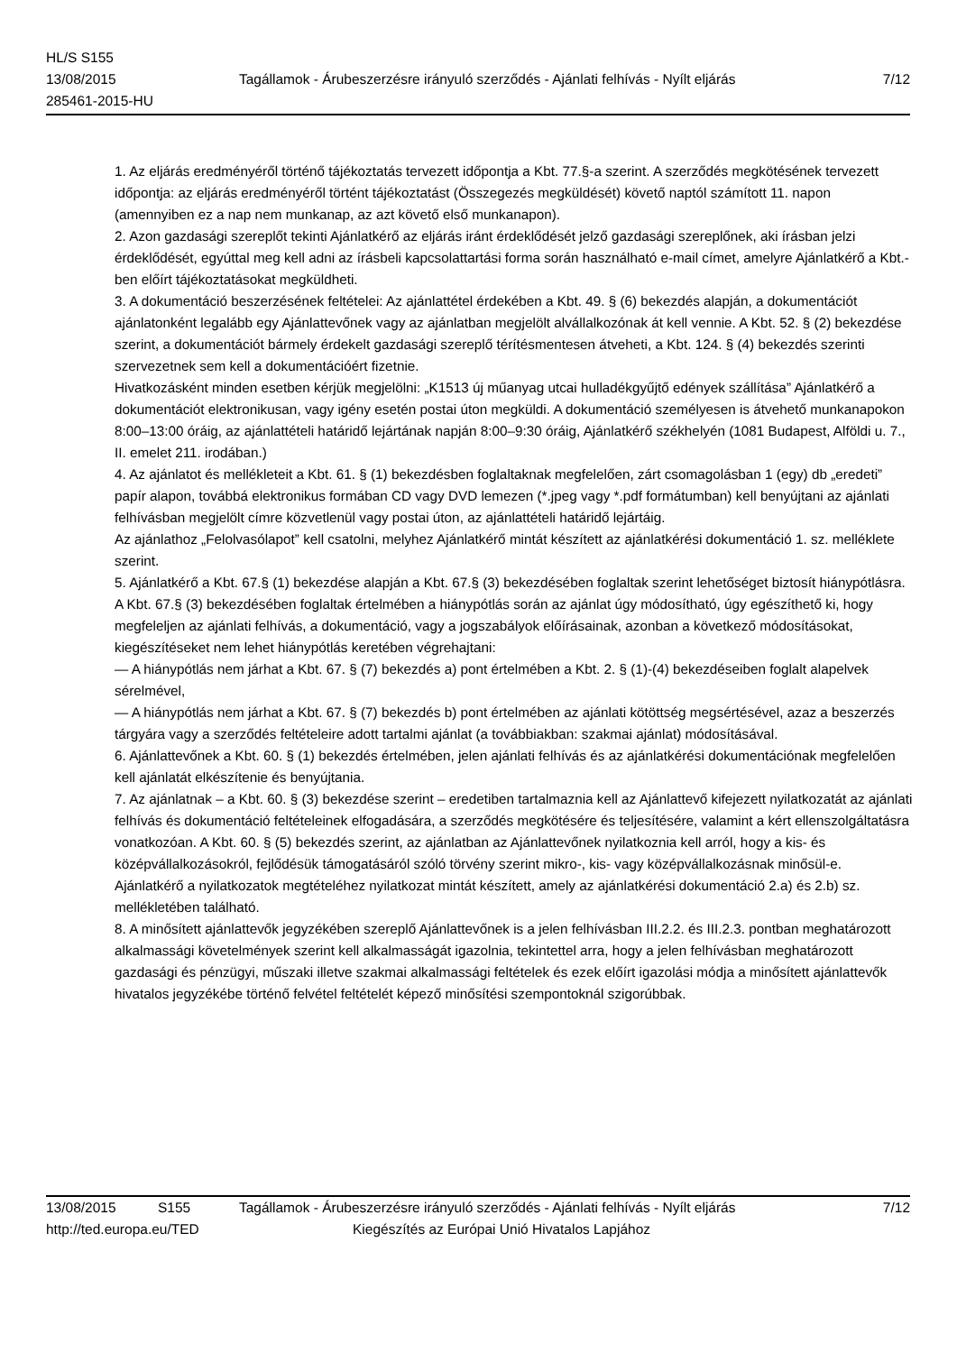HL/S S155
13/08/2015 Tagállamok - Árubeszerzésre irányuló szerződés - Ajánlati felhívás - Nyílt eljárás
7/12
285461-2015-HU
1. Az eljárás eredményéről történő tájékoztatás tervezett időpontja a Kbt. 77.§-a szerint. A szerződés megkötésének tervezett időpontja: az eljárás eredményéről történt tájékoztatást (Összegezés megküldését) követő naptól számított 11. napon (amennyiben ez a nap nem munkanap, az azt követő első munkanapon).
2. Azon gazdasági szereplőt tekinti Ajánlatkérő az eljárás iránt érdeklődését jelző gazdasági szereplőnek, aki írásban jelzi érdeklődését, egyúttal meg kell adni az írásbeli kapcsolattartási forma során használható e-mail címet, amelyre Ajánlatkérő a Kbt.-ben előírt tájékoztatásokat megküldheti.
3. A dokumentáció beszerzésének feltételei: Az ajánlattétel érdekében a Kbt. 49. § (6) bekezdés alapján, a dokumentációt ajánlatonként legalább egy Ajánlattevőnek vagy az ajánlatban megjelölt alvállalkozónak át kell vennie. A Kbt. 52. § (2) bekezdése szerint, a dokumentációt bármely érdekelt gazdasági szereplő térítésmentesen átveheti, a Kbt. 124. § (4) bekezdés szerinti szervezetnek sem kell a dokumentációért fizetnie.
Hivatkozásként minden esetben kérjük megjelölni: „K1513 új műanyag utcai hulladékgyűjtő edények szállítása” Ajánlatkérő a dokumentációt elektronikusan, vagy igény esetén postai úton megküldi. A dokumentáció személyesen is átvehető munkanapokon 8:00–13:00 óráig, az ajánlattételi határidő lejártának napján 8:00–9:30 óráig, Ajánlatkérő székhelyén (1081 Budapest, Alföldi u. 7., II. emelet 211. irodában.)
4. Az ajánlatot és mellékleteit a Kbt. 61. § (1) bekezdésben foglaltaknak megfelelően, zárt csomagolásban 1 (egy) db „eredeti” papír alapon, továbbá elektronikus formában CD vagy DVD lemezen (*.jpeg vagy *.pdf formátumban) kell benyújtani az ajánlati felhívásban megjelölt címre közvetlenül vagy postai úton, az ajánlattételi határidő lejártáig.
Az ajánlathoz „Felolvasólapot” kell csatolni, melyhez Ajánlatkérő mintát készített az ajánlatkérési dokumentáció 1. sz. melléklete szerint.
5. Ajánlatkérő a Kbt. 67.§ (1) bekezdése alapján a Kbt. 67.§ (3) bekezdésében foglaltak szerint lehetőséget biztosít hiánypótlásra. A Kbt. 67.§ (3) bekezdésében foglaltak értelmében a hiánypótlás során az ajánlat úgy módosítható, úgy egészíthető ki, hogy megfeleljen az ajánlati felhívás, a dokumentáció, vagy a jogszabályok előírásainak, azonban a következő módosításokat, kiegészítéseket nem lehet hiánypótlás keretében végrehajtani:
— A hiánypótlás nem járhat a Kbt. 67. § (7) bekezdés a) pont értelmében a Kbt. 2. § (1)-(4) bekezdéseiben foglalt alapelvek sérelmével,
— A hiánypótlás nem járhat a Kbt. 67. § (7) bekezdés b) pont értelmében az ajánlati kötöttség megsértésével, azaz a beszerzés tárgyára vagy a szerződés feltételeire adott tartalmi ajánlat (a továbbiakban: szakmai ajánlat) módosításával.
6. Ajánlattevőnek a Kbt. 60. § (1) bekezdés értelmében, jelen ajánlati felhívás és az ajánlatkérési dokumentációnak megfelelően kell ajánlatát elkészítenie és benyújtania.
7. Az ajánlatnak – a Kbt. 60. § (3) bekezdése szerint – eredetiben tartalmaznia kell az Ajánlattevő kifejezett nyilatkozatát az ajánlati felhívás és dokumentáció feltételeinek elfogadására, a szerződés megkötésére és teljesítésére, valamint a kért ellenszolgáltatásra vonatkozóan. A Kbt. 60. § (5) bekezdés szerint, az ajánlatban az Ajánlattevőnek nyilatkoznia kell arról, hogy a kis- és középvállalkozásokról, fejlődésük támogatásáról szóló törvény szerint mikro-, kis- vagy középvállalkozásnak minősül-e. Ajánlatkérő a nyilatkozatok megtételéhez nyilatkozat mintát készített, amely az ajánlatkérési dokumentáció 2.a) és 2.b) sz. mellékletében található.
8. A minősített ajánlattevők jegyzékében szereplő Ajánlattevőnek is a jelen felhívásban III.2.2. és III.2.3. pontban meghatározott alkalmassági követelmények szerint kell alkalmasságát igazolnia, tekintettel arra, hogy a jelen felhívásban meghatározott gazdasági és pénzügyi, műszaki illetve szakmai alkalmassági feltételek és ezek előírt igazolási módja a minősített ajánlattevők hivatalos jegyzékébe történő felvétel feltételét képező minősítési szempontoknál szigorúbbak.
13/08/2015 S155 Tagállamok - Árubeszerzésre irányuló szerződés - Ajánlati felhívás - Nyílt eljárás
7/12
http://ted.europa.eu/TED Kiegészítés az Európai Unió Hivatalos Lapjához